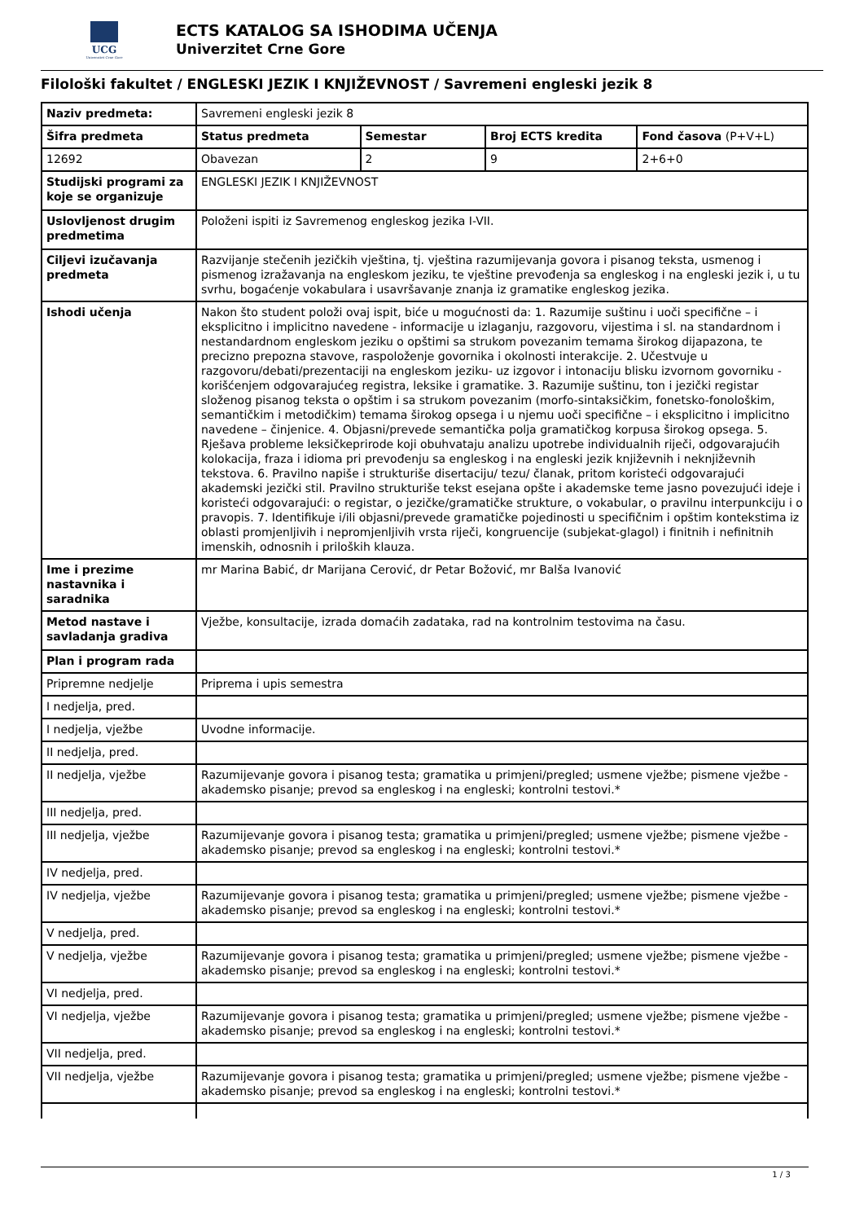UCG
Univerzitet Crne Gore
ECTS KATALOG SA ISHODIMA UČENJA
Univerzitet Crne Gore
Filološki fakultet / ENGLESKI JEZIK I KNJIŽEVNOST / Savremeni engleski jezik 8
| Naziv predmeta: | Savremeni engleski jezik 8 | | | |
| Šifra predmeta | Status predmeta | Semestar | Broj ECTS kredita | Fond časova (P+V+L) |
| 12692 | Obavezan | 2 | 9 | 2+6+0 |
| Studijski programi za koje se organizuje | ENGLESKI JEZIK I KNJIŽEVNOST | | | |
| Uslovljenost drugim predmetima | Položeni ispiti iz Savremenog engleskog jezika I-VII. | | | |
| Ciljevi izučavanja predmeta | Razvijanje stečenih jezičkih vještina, tj. vještina razumijevanja govora i pisanog teksta, usmenog i pismenog izražavanja na engleskom jeziku, te vještine prevođenja sa engleskog i na engleski jezik i, u tu svrhu, bogaćenje vokabulara i usavršavanje znanja iz gramatike engleskog jezika. | | | |
| Ishodi učenja | Nakon što student položi ovaj ispit, biće u mogućnosti da: 1. Razumije suštinu i uoči specifične – i eksplicitno i implicitno navedene - informacije u izlaganju, razgovoru, vijestima i sl. na standardnom i nestandardnom engleskom jeziku o opštimi sa strukom povezanim temama širokog dijapazona, te precizno prepozna stavove, raspoloženje govornika i okolnosti interakcije. 2. Učestvuje u razgovoru/debati/prezentaciji na engleskom jeziku- uz izgovor i intonaciju blisku izvornom govorniku - korišćenjem odgovarajućeg registra, leksike i gramatike. 3. Razumije suštinu, ton i jezički registar složenog pisanog teksta o opštim i sa strukom povezanim (morfo-sintaksičkim, fonetsko-fonološkim, semantičkim i metodičkim) temama širokog opsega i u njemu uoči specifične – i eksplicitno i implicitno navedene – činjenice. 4. Objasni/prevede semantička polja gramatičkog korpusa širokog opsega. 5. Rješava probleme leksičkeprirode koji obuhvataju analizu upotrebe individualnih riječi, odgovarajućih kolokacija, fraza i idioma pri prevođenju sa engleskog i na engleski jezik književnih i neknjiževnih tekstova. 6. Pravilno napiše i strukturiše disertaciju/ tezu/ članak, pritom koristeći odgovarajući akademski jezički stil. Pravilno strukturiše tekst esejana opšte i akademske teme jasno povezujući ideje i koristeći odgovarajući: o registar, o jezičke/gramatičke strukture, o vokabular, o pravilnu interpunkciju i o pravopis. 7. Identifikuje i/ili objasni/prevede gramatičke pojedinosti u specifičnim i opštim kontekstima iz oblasti promjenljivih i nepromjenljivih vrsta riječi, kongruencije (subjekat-glagol) i finitnih i nefinitnih imenskih, odnosnih i priloških klauza. | | | |
| Ime i prezime nastavnika i saradnika | mr Marina Babić, dr Marijana Cerović, dr Petar Božović, mr Balša Ivanović | | | |
| Metod nastave i savladanja gradiva | Vježbe, konsultacije, izrada domaćih zadataka, rad na kontrolnim testovima na času. | | | |
| Plan i program rada | | | | |
| Pripremne nedjelje | Priprema i upis semestra | | | |
| I nedjelja, pred. | | | | |
| I nedjelja, vježbe | Uvodne informacije. | | | |
| II nedjelja, pred. | | | | |
| II nedjelja, vježbe | Razumijevanje govora i pisanog testa; gramatika u primjeni/pregled; usmene vježbe; pismene vježbe - akademsko pisanje; prevod sa engleskog i na engleski; kontrolni testovi.* | | | |
| III nedjelja, pred. | | | | |
| III nedjelja, vježbe | Razumijevanje govora i pisanog testa; gramatika u primjeni/pregled; usmene vježbe; pismene vježbe - akademsko pisanje; prevod sa engleskog i na engleski; kontrolni testovi.* | | | |
| IV nedjelja, pred. | | | | |
| IV nedjelja, vježbe | Razumijevanje govora i pisanog testa; gramatika u primjeni/pregled; usmene vježbe; pismene vježbe - akademsko pisanje; prevod sa engleskog i na engleski; kontrolni testovi.* | | | |
| V nedjelja, pred. | | | | |
| V nedjelja, vježbe | Razumijevanje govora i pisanog testa; gramatika u primjeni/pregled; usmene vježbe; pismene vježbe - akademsko pisanje; prevod sa engleskog i na engleski; kontrolni testovi.* | | | |
| VI nedjelja, pred. | | | | |
| VI nedjelja, vježbe | Razumijevanje govora i pisanog testa; gramatika u primjeni/pregled; usmene vježbe; pismene vježbe - akademsko pisanje; prevod sa engleskog i na engleski; kontrolni testovi.* | | | |
| VII nedjelja, pred. | | | | |
| VII nedjelja, vježbe | Razumijevanje govora i pisanog testa; gramatika u primjeni/pregled; usmene vježbe; pismene vježbe - akademsko pisanje; prevod sa engleskog i na engleski; kontrolni testovi.* | | | |
1 / 3